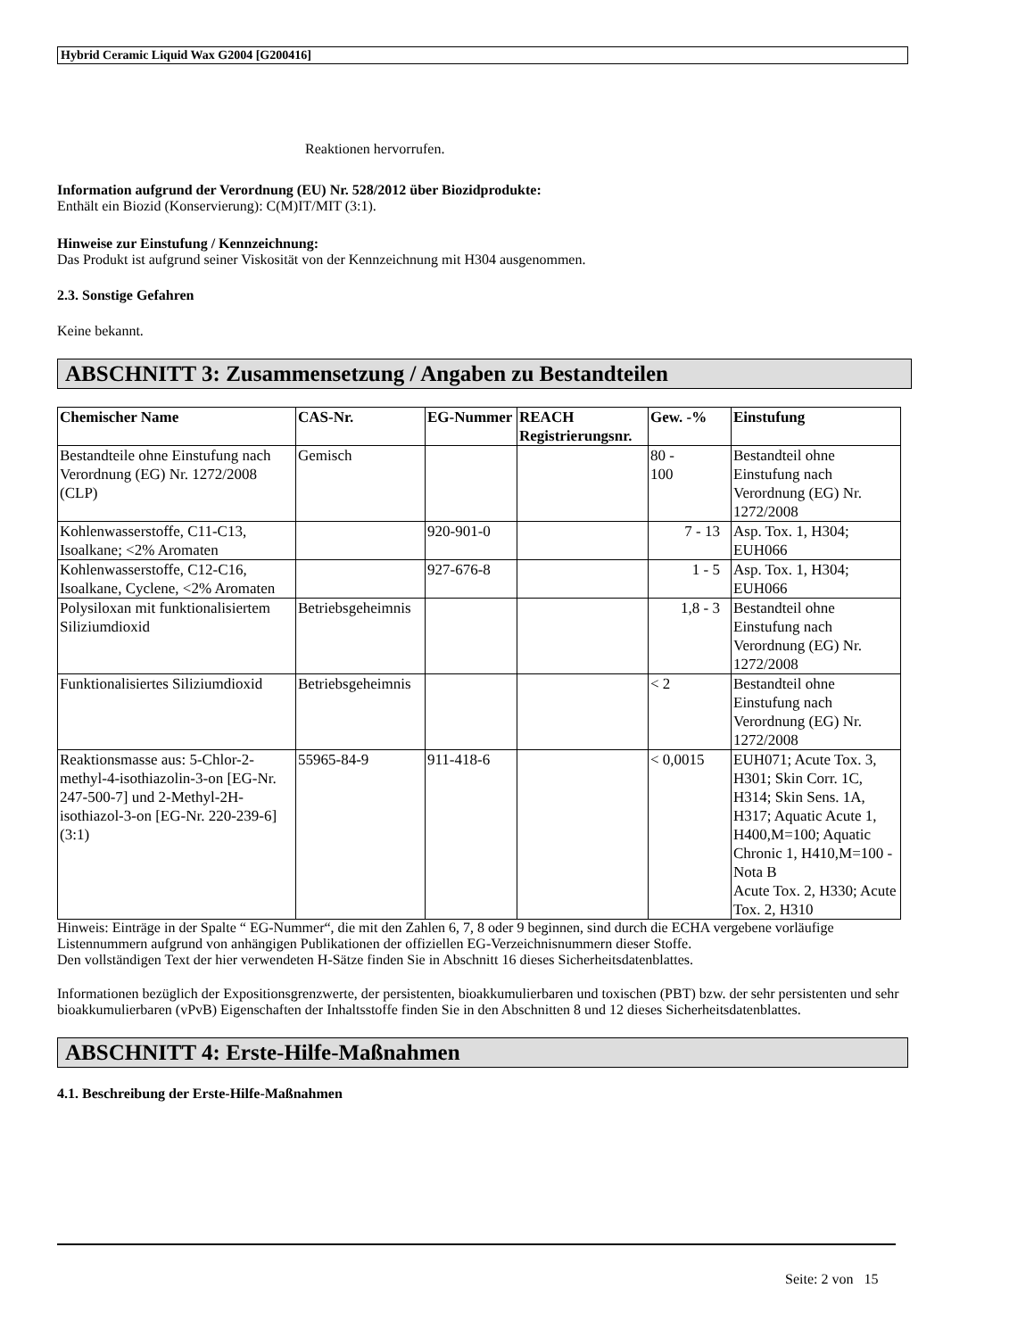Hybrid Ceramic Liquid Wax G2004 [G200416]
Reaktionen hervorrufen.
Information aufgrund der Verordnung (EU) Nr. 528/2012 über Biozidprodukte:
Enthält ein Biozid (Konservierung): C(M)IT/MIT (3:1).
Hinweise zur Einstufung / Kennzeichnung:
Das Produkt ist aufgrund seiner Viskosität von der Kennzeichnung mit H304 ausgenommen.
2.3. Sonstige Gefahren
Keine bekannt.
ABSCHNITT 3: Zusammensetzung / Angaben zu Bestandteilen
| Chemischer Name | CAS-Nr. | EG-Nummer | REACH Registrierungsnr. | Gew. -% | Einstufung |
| --- | --- | --- | --- | --- | --- |
| Bestandteile ohne Einstufung nach Verordnung (EG) Nr. 1272/2008 (CLP) | Gemisch | | | 80 - 100 | Bestandteil ohne Einstufung nach Verordnung (EG) Nr. 1272/2008 |
| Kohlenwasserstoffe, C11-C13, Isoalkane; <2% Aromaten | | 920-901-0 | | 7 - 13 | Asp. Tox. 1, H304; EUH066 |
| Kohlenwasserstoffe, C12-C16, Isoalkane, Cyclene, <2% Aromaten | | 927-676-8 | | 1 - 5 | Asp. Tox. 1, H304; EUH066 |
| Polysiloxan mit funktionalisiertem Siliziumdioxid | Betriebsgeheimnis | | | 1,8 - 3 | Bestandteil ohne Einstufung nach Verordnung (EG) Nr. 1272/2008 |
| Funktionalisiertes Siliziumdioxid | Betriebsgeheimnis | | | < 2 | Bestandteil ohne Einstufung nach Verordnung (EG) Nr. 1272/2008 |
| Reaktionsmasse aus: 5-Chlor-2-methyl-4-isothiazolin-3-on [EG-Nr. 247-500-7] und 2-Methyl-2H-isothiazol-3-on [EG-Nr. 220-239-6] (3:1) | 55965-84-9 | 911-418-6 | | < 0,0015 | EUH071; Acute Tox. 3, H301; Skin Corr. 1C, H314; Skin Sens. 1A, H317; Aquatic Acute 1, H400,M=100; Aquatic Chronic 1, H410,M=100 - Nota B Acute Tox. 2, H330; Acute Tox. 2, H310 |
Hinweis: Einträge in der Spalte “ EG-Nummer“, die mit den Zahlen 6, 7, 8 oder 9 beginnen, sind durch die ECHA vergebene vorläufige Listennummern aufgrund von anhängigen Publikationen der offiziellen EG-Verzeichnisnummern dieser Stoffe.
Den vollständigen Text der hier verwendeten H-Sätze finden Sie in Abschnitt 16 dieses Sicherheitsdatenblattes.
Informationen bezüglich der Expositionsgrenzwerte, der persistenten, bioakkumulierbaren und toxischen (PBT) bzw. der sehr persistenten und sehr bioakkumulierbaren (vPvB) Eigenschaften der Inhaltsstoffe finden Sie in den Abschnitten 8 und 12 dieses Sicherheitsdatenblattes.
ABSCHNITT 4: Erste-Hilfe-Maßnahmen
4.1. Beschreibung der Erste-Hilfe-Maßnahmen
Seite: 2 von 15